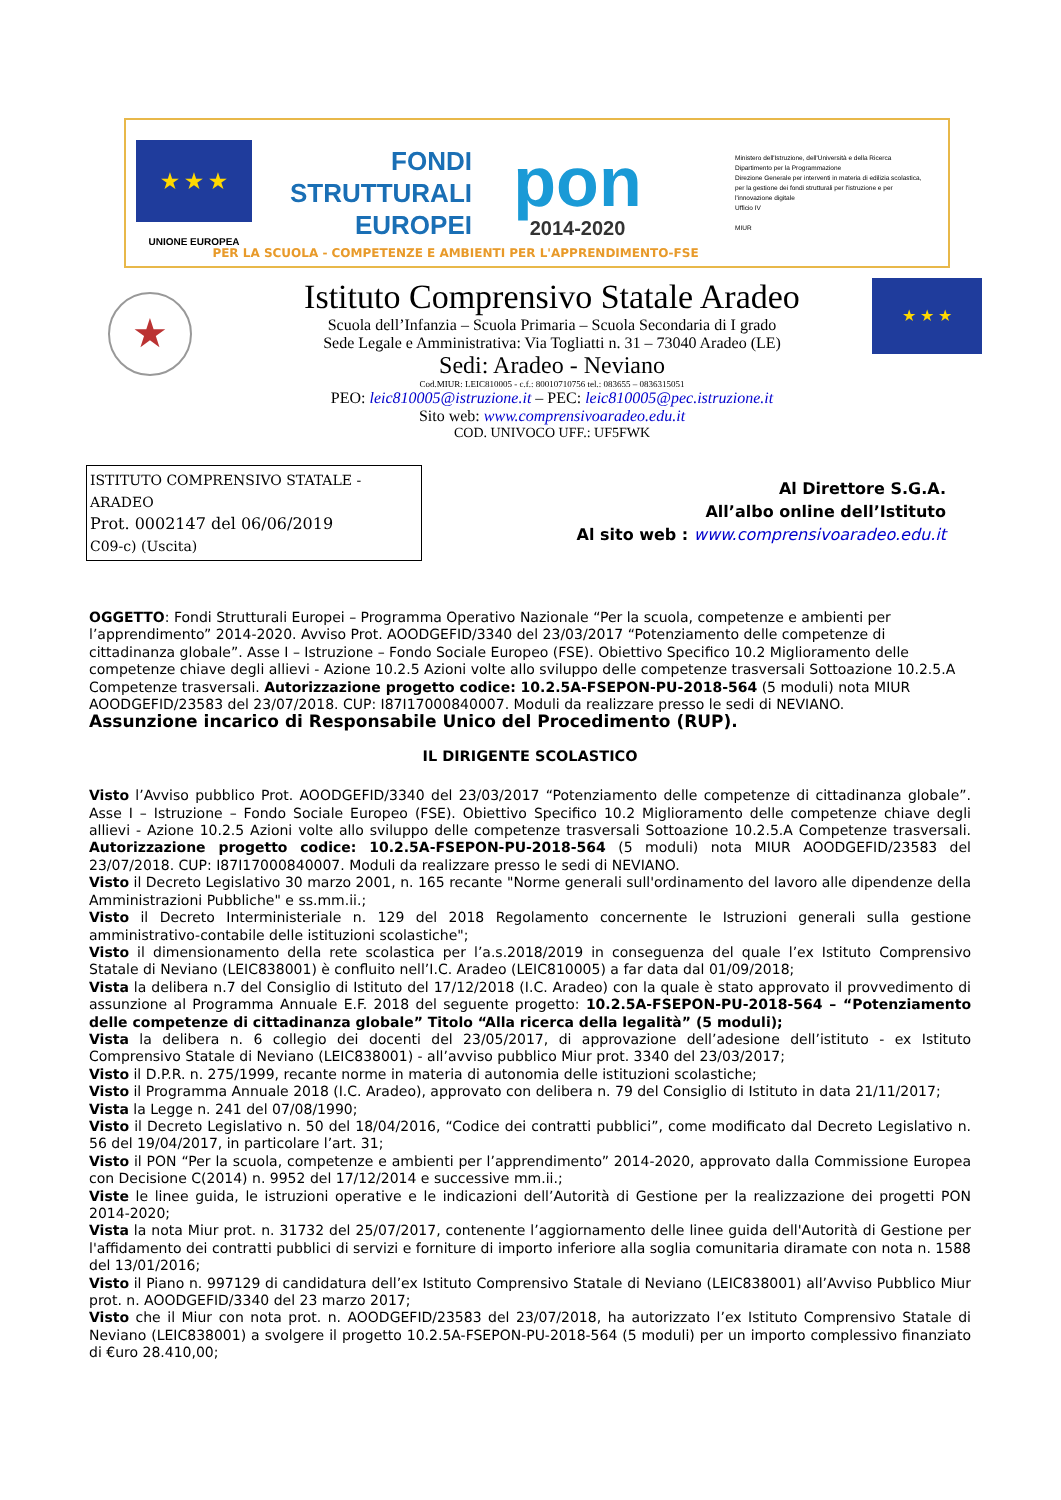★ ★ ★
UNIONE EUROPEA
FONDI
STRUTTURALI
EUROPEI
pon
2014-2020
Ministero dell'Istruzione, dell'Università e della Ricerca
Dipartimento per la Programmazione
Direzione Generale per interventi in materia di edilizia scolastica, per la gestione dei fondi strutturali per l'istruzione e per l'innovazione digitale
Ufficio IV
MIUR
PER LA SCUOLA - COMPETENZE E AMBIENTI PER L'APPRENDIMENTO-FSE
★
Istituto Comprensivo Statale Aradeo
Scuola dell’Infanzia – Scuola Primaria – Scuola Secondaria di I grado
Sede Legale e Amministrativa: Via Togliatti n. 31 – 73040 Aradeo (LE)
Sedi: Aradeo - Neviano
Cod.MIUR: LEIC810005 - c.f.: 80010710756 tel.: 083655 – 0836315051
PEO: leic810005@istruzione.it – PEC: leic810005@pec.istruzione.it
Sito web: www.comprensivoaradeo.edu.it
COD. UNIVOCO UFF.: UF5FWK
★ ★ ★
ISTITUTO COMPRENSIVO STATALE - ARADEO
Prot. 0002147 del 06/06/2019
C09-c) (Uscita)
Al Direttore S.G.A.
All’albo online dell’Istituto
Al sito web : www.comprensivoaradeo.edu.it
OGGETTO: Fondi Strutturali Europei – Programma Operativo Nazionale “Per la scuola, competenze e ambienti per l’apprendimento” 2014-2020. Avviso Prot. AOODGEFID/3340 del 23/03/2017 “Potenziamento delle competenze di cittadinanza globale”. Asse I – Istruzione – Fondo Sociale Europeo (FSE). Obiettivo Specifico 10.2 Miglioramento delle competenze chiave degli allievi - Azione 10.2.5 Azioni volte allo sviluppo delle competenze trasversali Sottoazione 10.2.5.A Competenze trasversali. Autorizzazione progetto codice: 10.2.5A-FSEPON-PU-2018-564 (5 moduli) nota MIUR AOODGEFID/23583 del 23/07/2018. CUP: I87I17000840007. Moduli da realizzare presso le sedi di NEVIANO.
Assunzione incarico di Responsabile Unico del Procedimento (RUP).
IL DIRIGENTE SCOLASTICO
Visto l’Avviso pubblico Prot. AOODGEFID/3340 del 23/03/2017 “Potenziamento delle competenze di cittadinanza globale”. Asse I – Istruzione – Fondo Sociale Europeo (FSE). Obiettivo Specifico 10.2 Miglioramento delle competenze chiave degli allievi - Azione 10.2.5 Azioni volte allo sviluppo delle competenze trasversali Sottoazione 10.2.5.A Competenze trasversali. Autorizzazione progetto codice: 10.2.5A-FSEPON-PU-2018-564 (5 moduli) nota MIUR AOODGEFID/23583 del 23/07/2018. CUP: I87I17000840007. Moduli da realizzare presso le sedi di NEVIANO.
Visto il Decreto Legislativo 30 marzo 2001, n. 165 recante "Norme generali sull'ordinamento del lavoro alle dipendenze della Amministrazioni Pubbliche" e ss.mm.ii.;
Visto il Decreto Interministeriale n. 129 del 2018 Regolamento concernente le Istruzioni generali sulla gestione amministrativo-contabile delle istituzioni scolastiche";
Visto il dimensionamento della rete scolastica per l’a.s.2018/2019 in conseguenza del quale l’ex Istituto Comprensivo Statale di Neviano (LEIC838001) è confluito nell’I.C. Aradeo (LEIC810005) a far data dal 01/09/2018;
Vista la delibera n.7 del Consiglio di Istituto del 17/12/2018 (I.C. Aradeo) con la quale è stato approvato il provvedimento di assunzione al Programma Annuale E.F. 2018 del seguente progetto: 10.2.5A-FSEPON-PU-2018-564 – “Potenziamento delle competenze di cittadinanza globale” Titolo “Alla ricerca della legalità” (5 moduli);
Vista la delibera n. 6 collegio dei docenti del 23/05/2017, di approvazione dell’adesione dell’istituto - ex Istituto Comprensivo Statale di Neviano (LEIC838001) - all’avviso pubblico Miur prot. 3340 del 23/03/2017;
Visto il D.P.R. n. 275/1999, recante norme in materia di autonomia delle istituzioni scolastiche;
Visto il Programma Annuale 2018 (I.C. Aradeo), approvato con delibera n. 79 del Consiglio di Istituto in data 21/11/2017;
Vista la Legge n. 241 del 07/08/1990;
Visto il Decreto Legislativo n. 50 del 18/04/2016, “Codice dei contratti pubblici”, come modificato dal Decreto Legislativo n. 56 del 19/04/2017, in particolare l’art. 31;
Visto il PON “Per la scuola, competenze e ambienti per l’apprendimento” 2014-2020, approvato dalla Commissione Europea con Decisione C(2014) n. 9952 del 17/12/2014 e successive mm.ii.;
Viste le linee guida, le istruzioni operative e le indicazioni dell’Autorità di Gestione per la realizzazione dei progetti PON 2014-2020;
Vista la nota Miur prot. n. 31732 del 25/07/2017, contenente l’aggiornamento delle linee guida dell'Autorità di Gestione per l'affidamento dei contratti pubblici di servizi e forniture di importo inferiore alla soglia comunitaria diramate con nota n. 1588 del 13/01/2016;
Visto il Piano n. 997129 di candidatura dell’ex Istituto Comprensivo Statale di Neviano (LEIC838001) all’Avviso Pubblico Miur prot. n. AOODGEFID/3340 del 23 marzo 2017;
Visto che il Miur con nota prot. n. AOODGEFID/23583 del 23/07/2018, ha autorizzato l’ex Istituto Comprensivo Statale di Neviano (LEIC838001) a svolgere il progetto 10.2.5A-FSEPON-PU-2018-564 (5 moduli) per un importo complessivo finanziato di €uro 28.410,00;